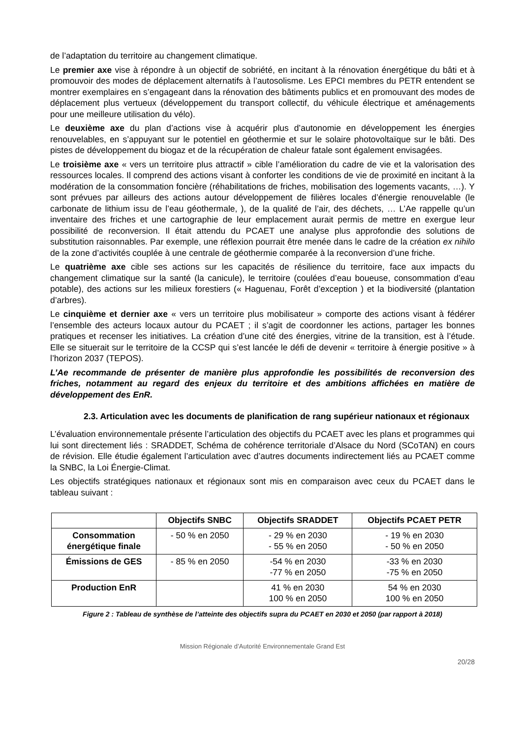de l’adaptation du territoire au changement climatique.
Le premier axe vise à répondre à un objectif de sobriété, en incitant à la rénovation énergétique du bâti et à promouvoir des modes de déplacement alternatifs à l’autosolisme. Les EPCI membres du PETR entendent se montrer exemplaires en s’engageant dans la rénovation des bâtiments publics et en promouvant des modes de déplacement plus vertueux (développement du transport collectif, du véhicule électrique et aménagements pour une meilleure utilisation du vélo).
Le deuxième axe du plan d’actions vise à acquérir plus d’autonomie en développement les énergies renouvelables, en s’appuyant sur le potentiel en géothermie et sur le solaire photovoltaïque sur le bâti. Des pistes de développement du biogaz et de la récupération de chaleur fatale sont également envisagées.
Le troisième axe « vers un territoire plus attractif » cible l’amélioration du cadre de vie et la valorisation des ressources locales. Il comprend des actions visant à conforter les conditions de vie de proximité en incitant à la modération de la consommation foncière (réhabilitations de friches, mobilisation des logements vacants, …). Y sont prévues par ailleurs des actions autour développement de filières locales d’énergie renouvelable (le carbonate de lithium issu de l’eau géothermale, ), de la qualité de l’air, des déchets, … L’Ae rappelle qu’un inventaire des friches et une cartographie de leur emplacement aurait permis de mettre en exergue leur possibilité de reconversion. Il était attendu du PCAET une analyse plus approfondie des solutions de substitution raisonnables. Par exemple, une réflexion pourrait être menée dans le cadre de la création ex nihilo de la zone d’activités couplée à une centrale de géothermie comparée à la reconversion d’une friche.
Le quatrième axe cible ses actions sur les capacités de résilience du territoire, face aux impacts du changement climatique sur la santé (la canicule), le territoire (coulées d’eau boueuse, consommation d’eau potable), des actions sur les milieux forestiers (« Haguenau, Forêt d’exception ) et la biodiversité (plantation d’arbres).
Le cinquième et dernier axe « vers un territoire plus mobilisateur » comporte des actions visant à fédérer l’ensemble des acteurs locaux autour du PCAET ; il s’agit de coordonner les actions, partager les bonnes pratiques et recenser les initiatives. La création d’une cité des énergies, vitrine de la transition, est à l’étude. Elle se situerait sur le territoire de la CCSP qui s’est lancée le défi de devenir « territoire à énergie positive » à l’horizon 2037 (TEPOS).
L’Ae recommande de présenter de manière plus approfondie les possibilités de reconversion des friches, notamment au regard des enjeux du territoire et des ambitions affichées en matière de développement des EnR.
2.3. Articulation avec les documents de planification de rang supérieur nationaux et régionaux
L’évaluation environnementale présente l’articulation des objectifs du PCAET avec les plans et programmes qui lui sont directement liés : SRADDET, Schéma de cohérence territoriale d’Alsace du Nord (SCoTAN) en cours de révision. Elle étudie également l’articulation avec d’autres documents indirectement liés au PCAET comme la SNBC, la Loi Énergie-Climat.
Les objectifs stratégiques nationaux et régionaux sont mis en comparaison avec ceux du PCAET dans le tableau suivant :
| | Objectifs SNBC | Objectifs SRADDET | Objectifs PCAET PETR |
| --- | --- | --- | --- |
| Consommation énergétique finale | - 50 % en 2050 | - 29 % en 2030 - 55 % en 2050 | - 19 % en 2030 - 50 % en 2050 |
| Émissions de GES | - 85 % en 2050 | -54 % en 2030 -77 % en 2050 | -33 % en 2030 -75 % en 2050 |
| Production EnR | | 41 % en 2030 100 % en 2050 | 54 % en 2030 100 % en 2050 |
Figure 2 : Tableau de synthèse de l’atteinte des objectifs supra du PCAET en 2030 et 2050 (par rapport à 2018)
Mission Régionale d’Autorité Environnementale Grand Est
20/28